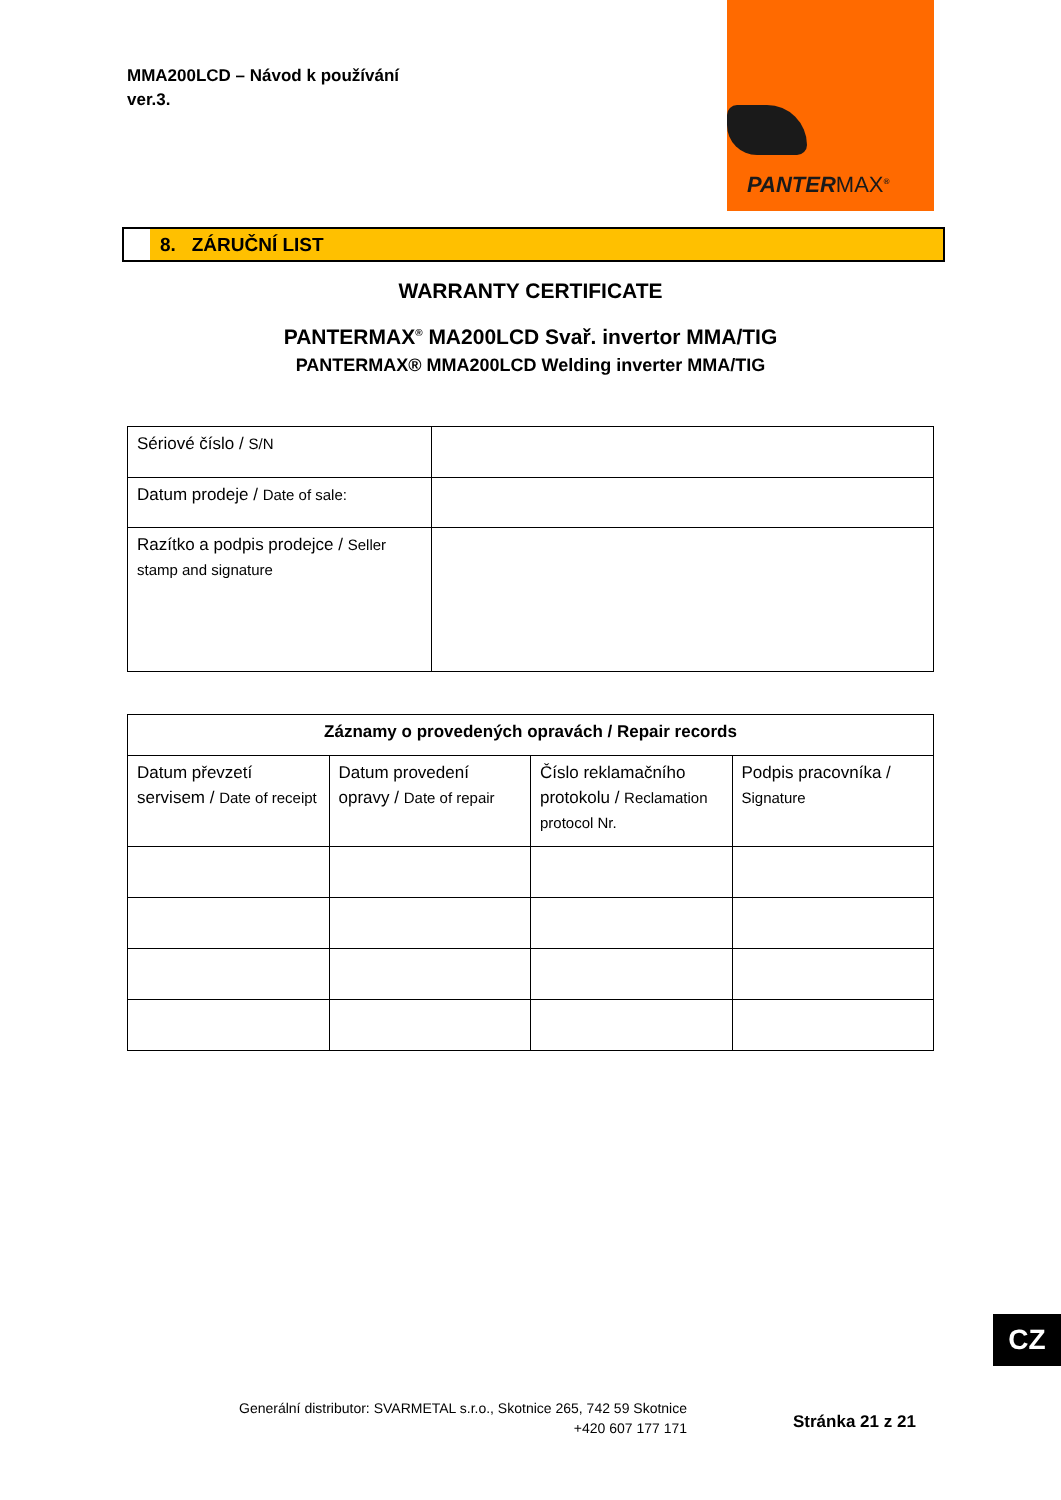MMA200LCD – Návod k používání
ver.3.
PANTERMAX<sup>®</sup>
8. ZÁRUČNÍ LIST
WARRANTY CERTIFICATE
PANTERMAX<sup>®</sup> MA200LCD Svař. invertor MMA/TIG
PANTERMAX® MMA200LCD Welding inverter MMA/TIG
| Sériové číslo / S/N | |
| Datum prodeje / Date of sale: | |
| Razítko a podpis prodejce / Seller stamp and signature | |
| Záznamy o provedených opravách / Repair records | | | |
| --- | --- | --- | --- |
| Datum převzetí servisem / Date of receipt | Datum provedení opravy / Date of repair | Číslo reklamačního protokolu / Reclamation protocol Nr. | Podpis pracovníka / Signature |
CZ
Generální distributor: SVARMETAL s.r.o., Skotnice 265, 742 59 Skotnice
+420 607 177 171
Stránka 21 z 21